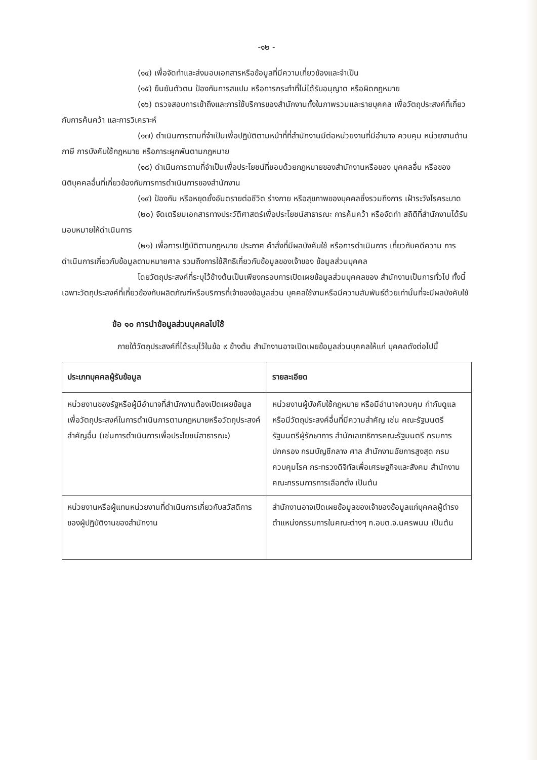-๑๒ -
(๑๔) เพื่อจัดทำและส่งมอบเอกสารหรือข้อมูลที่มีความเกี่ยวข้องและจำเป็น
(๑๕) ยืนยันตัวตน ป้องกันการสแปม หรือการกระทำที่ไม่ได้รับอนุญาต หรือผิดกฎหมาย
(๑๖) ตรวจสอบการเข้าถึงและการใช้บริการของสำนักงานทั้งในภาพรวมและรายบุคคล เพื่อวัตถุประสงค์ที่เกี่ยวกับการค้นคว้า และการวิเคราะห์
(๑๗) ดำเนินการตามที่จำเป็นเพื่อปฏิบัติตามหน้าที่ที่สำนักงานมีต่อหน่วยงานที่มีอำนาจ ควบคุม หน่วยงานด้านภาษี การบังคับใช้กฎหมาย หรือภาระผูกพันตามกฎหมาย
(๑๘) ดำเนินการตามที่จำเป็นเพื่อประโยชน์ที่ชอบด้วยกฎหมายของสำนักงานหรือของ บุคคลอื่น หรือของนิติบุคคลอื่นที่เกี่ยวข้องกับการการดำเนินการของสำนักงาน
(๑๙) ป้องกัน หรือหยุดยั้งอันตรายต่อชีวิต ร่างกาย หรือสุขภาพของบุคคลซึ่งรวมถึงการ เฝ้าระวังโรคระบาด
(๒๐) จัดเตรียมเอกสารทางประวัติศาสตร์เพื่อประโยชน์สาธารณะ การค้นคว้า หรือจัดทำ สถิติที่สำนักงานได้รับมอบหมายให้ดำเนินการ
(๒๑) เพื่อการปฏิบัติตามกฎหมาย ประกาศ คำสั่งที่มีผลบังคับใช้ หรือการดำเนินการ เกี่ยวกับคดีความ การดำเนินการเกี่ยวกับข้อมูลตามหมายศาล รวมถึงการใช้สิทธิเกี่ยวกับข้อมูลของเจ้าของ ข้อมูลส่วนบุคคล
โดยวัตถุประสงค์ที่ระบุไว้ข้างต้นเป็นเพียงกรอบการเปิดเผยข้อมูลส่วนบุคคลของ สำนักงานเป็นการทั่วไป ทั้งนี้ เฉพาะวัตถุประสงค์ที่เกี่ยวข้องกับผลิตภัณฑ์หรือบริการที่เจ้าของข้อมูลส่วน บุคคลใช้งานหรือมีความสัมพันธ์ด้วยเท่านั้นที่จะมีผลบังคับใช้
ข้อ ๑๐ การนำข้อมูลส่วนบุคคลไปใช้
ภายใต้วัตถุประสงค์ที่ได้ระบุไว้ในข้อ ๙ ข้างต้น สำนักงานอาจเปิดเผยข้อมูลส่วนบุคคลให้แก่ บุคคลดังต่อไปนี้
| ประเภทบุคคลผู้รับข้อมูล | รายละเอียด |
| --- | --- |
| หน่วยงานของรัฐหรือผู้มีอำนาจที่สำนักงานต้องเปิดเผยข้อมูลเพื่อวัตถุประสงค์ในการดำเนินการตามกฎหมายหรือวัตถุประสงค์สำคัญอื่น (เช่นการดำเนินการเพื่อประโยชน์สาธารณะ) | หน่วยงานผู้บังคับใช้กฎหมาย หรือมีอำนาจควบคุม กำกับดูแลหรือมีวัตถุประสงค์อื่นที่มีความสำคัญ เช่น คณะรัฐมนตรีรัฐมนตรีผู้รักษาการ สำนักเลขาธิการคณะรัฐมนตรี กรมการปกครอง กรมบัญชีกลาง ศาล สำนักงานอัยการสูงสุด กรมควบคุมโรค กระทรวงดิจิทัลเพื่อเศรษฐกิจและสังคม สำนักงานคณะกรรมการการเลือกตั้ง เป็นต้น |
| หน่วยงานหรือผู้แทนหน่วยงานที่ดำเนินการเกี่ยวกับสวัสดิการของผู้ปฏิบัติงานของสำนักงาน | สำนักงานอาจเปิดเผยข้อมูลของเจ้าของข้อมูลแก่บุคคลผู้ดำรงตำแหน่งกรรมการในคณะต่างๆ ก.อบต.จ.นครพนม เป็นต้น |